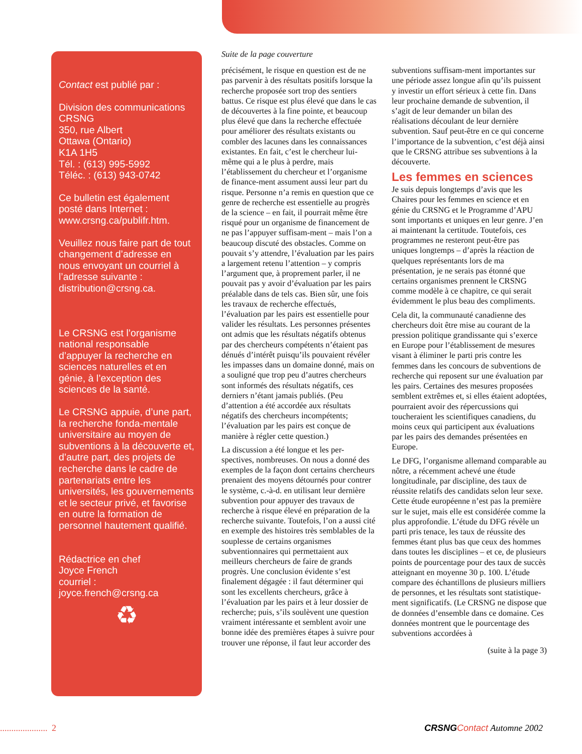Contact est publié par :
Division des communications
CRSNG
350, rue Albert
Ottawa (Ontario)
K1A 1H5
Tél. : (613) 995-5992
Téléc. : (613) 943-0742
Ce bulletin est également posté dans Internet : www.crsng.ca/publifr.htm.
Veuillez nous faire part de tout changement d’adresse en nous envoyant un courriel à l’adresse suivante : distribution@crsng.ca.
Le CRSNG est l’organisme national responsable d’appuyer la recherche en sciences naturelles et en génie, à l’exception des sciences de la santé.
Le CRSNG appuie, d’une part, la recherche fonda-mentale universitaire au moyen de subventions à la découverte et, d’autre part, des projets de recherche dans le cadre de partenariats entre les universités, les gouvernements et le secteur privé, et favorise en outre la formation de personnel hautement qualifié.
Rédactrice en chef
Joyce French
courriel :
joyce.french@crsng.ca
♻
Suite de la page couverture
précisément, le risque en question est de ne pas parvenir à des résultats positifs lorsque la recherche proposée sort trop des sentiers battus. Ce risque est plus élevé que dans le cas de découvertes à la fine pointe, et beaucoup plus élevé que dans la recherche effectuée pour améliorer des résultats existants ou combler des lacunes dans les connaissances existantes. En fait, c’est le chercheur lui-même qui a le plus à perdre, mais l’établissement du chercheur et l’organisme de finance-ment assument aussi leur part du risque. Personne n’a remis en question que ce genre de recherche est essentielle au progrès de la science – en fait, il pourrait même être risqué pour un organisme de financement de ne pas l’appuyer suffisam-ment – mais l’on a beaucoup discuté des obstacles. Comme on pouvait s’y attendre, l’évaluation par les pairs a largement retenu l’attention – y compris l’argument que, à proprement parler, il ne pouvait pas y avoir d’évaluation par les pairs préalable dans de tels cas. Bien sûr, une fois les travaux de recherche effectués, l’évaluation par les pairs est essentielle pour valider les résultats. Les personnes présentes ont admis que les résultats négatifs obtenus par des chercheurs compétents n’étaient pas dénués d’intérêt puisqu’ils pouvaient révéler les impasses dans un domaine donné, mais on a souligné que trop peu d’autres chercheurs sont informés des résultats négatifs, ces derniers n’étant jamais publiés. (Peu d’attention a été accordée aux résultats négatifs des chercheurs incompétents; l’évaluation par les pairs est conçue de manière à régler cette question.)
La discussion a été longue et les per-spectives, nombreuses. On nous a donné des exemples de la façon dont certains chercheurs prenaient des moyens détournés pour contrer le système, c.-à-d. en utilisant leur dernière subvention pour appuyer des travaux de recherche à risque élevé en préparation de la recherche suivante. Toutefois, l’on a aussi cité en exemple des histoires très semblables de la souplesse de certains organismes subventionnaires qui permettaient aux meilleurs chercheurs de faire de grands progrès. Une conclusion évidente s’est finalement dégagée : il faut déterminer qui sont les excellents chercheurs, grâce à l’évaluation par les pairs et à leur dossier de recherche; puis, s’ils soulèvent une question vraiment intéressante et semblent avoir une bonne idée des premières étapes à suivre pour trouver une réponse, il faut leur accorder des subventions suffisam-ment importantes sur une période assez longue afin qu’ils puissent y investir un effort sérieux à cette fin. Dans leur prochaine demande de subvention, il s’agit de leur demander un bilan des réalisations découlant de leur dernière subvention. Sauf peut-être en ce qui concerne l’importance de la subvention, c’est déjà ainsi que le CRSNG attribue ses subventions à la découverte.
Les femmes en sciences
Je suis depuis longtemps d’avis que les Chaires pour les femmes en science et en génie du CRSNG et le Programme d’APU sont importants et uniques en leur genre. J’en ai maintenant la certitude. Toutefois, ces programmes ne resteront peut-être pas uniques longtemps – d’après la réaction de quelques représentants lors de ma présentation, je ne serais pas étonné que certains organismes prennent le CRSNG comme modèle à ce chapitre, ce qui serait évidemment le plus beau des compliments.
Cela dit, la communauté canadienne des chercheurs doit être mise au courant de la pression politique grandissante qui s’exerce en Europe pour l’établissement de mesures visant à éliminer le parti pris contre les femmes dans les concours de subventions de recherche qui reposent sur une évaluation par les pairs. Certaines des mesures proposées semblent extrêmes et, si elles étaient adoptées, pourraient avoir des répercussions qui toucheraient les scientifiques canadiens, du moins ceux qui participent aux évaluations par les pairs des demandes présentées en Europe.
Le DFG, l’organisme allemand comparable au nôtre, a récemment achevé une étude longitudinale, par discipline, des taux de réussite relatifs des candidats selon leur sexe. Cette étude européenne n’est pas la première sur le sujet, mais elle est considérée comme la plus approfondie. L’étude du DFG révèle un parti pris tenace, les taux de réussite des femmes étant plus bas que ceux des hommes dans toutes les disciplines – et ce, de plusieurs points de pourcentage pour des taux de succès atteignant en moyenne 30 p. 100. L’étude compare des échantillons de plusieurs milliers de personnes, et les résultats sont statistique-ment significatifs. (Le CRSNG ne dispose que de données d’ensemble dans ce domaine. Ces données montrent que le pourcentage des subventions accordées à
(suite à la page 3)
..................... 2 CRSNG Contact Automne 2002